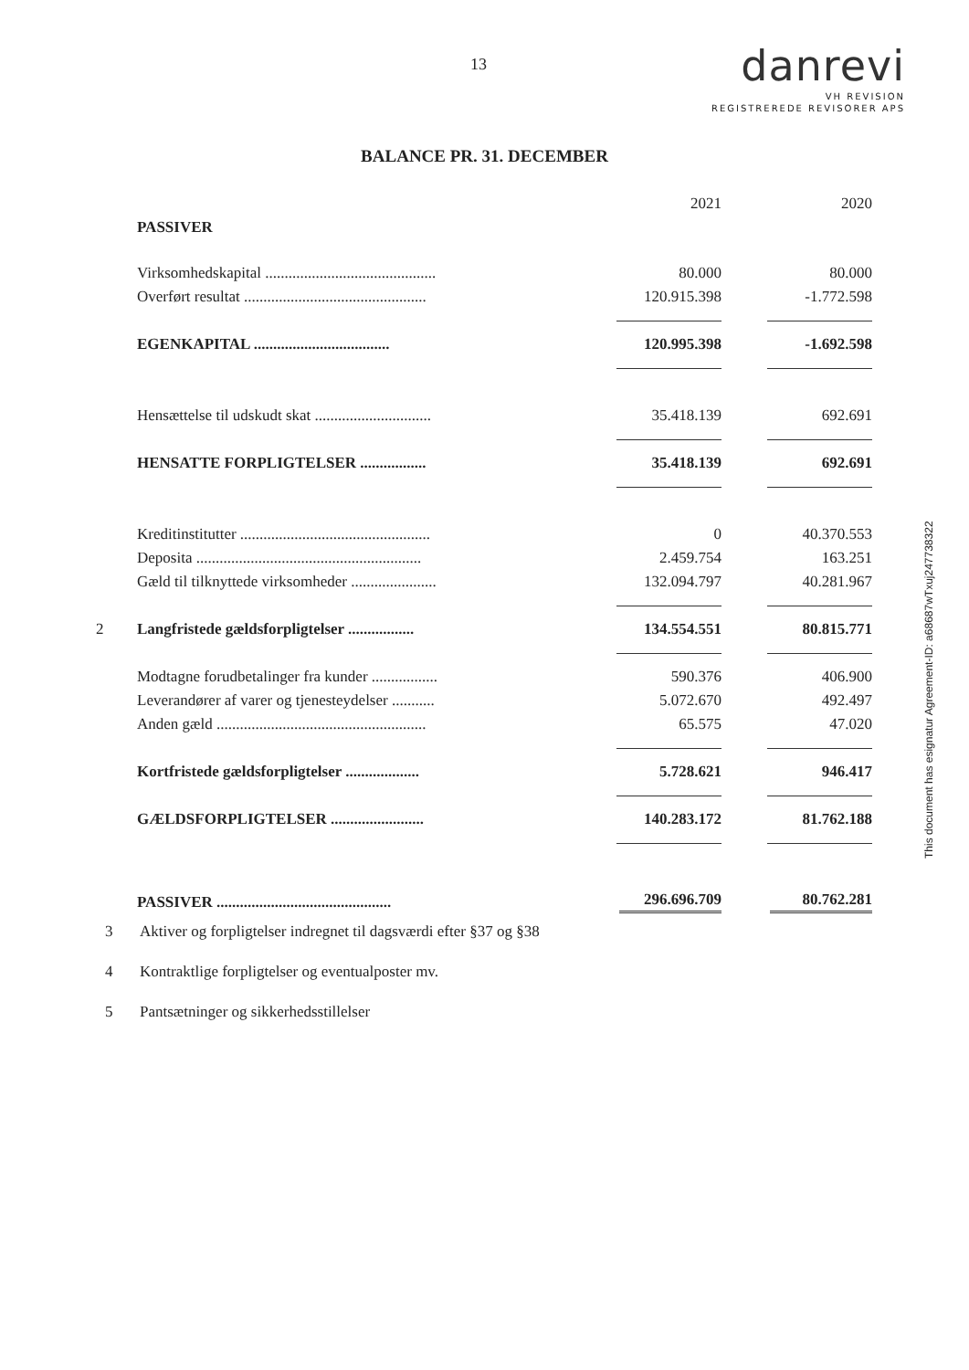13
danrevi
VH REVISION
REGISTREREDE REVISORER APS
This document has esignatur Agreement-ID: a68687wTxuj247738322
BALANCE PR. 31. DECEMBER
| | | 2021 | 2020 |
| | PASSIVER | | |
| | Virksomhedskapital ............................................ | 80.000 | 80.000 |
| | Overført resultat ............................................... | 120.915.398 | -1.772.598 |
| | EGENKAPITAL ................................... | 120.995.398 | -1.692.598 |
| | Hensættelse til udskudt skat .............................. | 35.418.139 | 692.691 |
| | HENSATTE FORPLIGTELSER ................. | 35.418.139 | 692.691 |
| | Kreditinstitutter ................................................. | 0 | 40.370.553 |
| | Deposita .......................................................... | 2.459.754 | 163.251 |
| | Gæld til tilknyttede virksomheder ...................... | 132.094.797 | 40.281.967 |
| 2 | Langfristede gældsforpligtelser ................. | 134.554.551 | 80.815.771 |
| | Modtagne forudbetalinger fra kunder ................. | 590.376 | 406.900 |
| | Leverandører af varer og tjenesteydelser ........... | 5.072.670 | 492.497 |
| | Anden gæld ...................................................... | 65.575 | 47.020 |
| | Kortfristede gældsforpligtelser ................... | 5.728.621 | 946.417 |
| | GÆLDSFORPLIGTELSER ........................ | 140.283.172 | 81.762.188 |
| | PASSIVER ............................................. | 296.696.709 | 80.762.281 |
3 Aktiver og forpligtelser indregnet til dagsværdi efter §37 og §38
4 Kontraktlige forpligtelser og eventualposter mv.
5 Pantsætninger og sikkerhedsstillelser